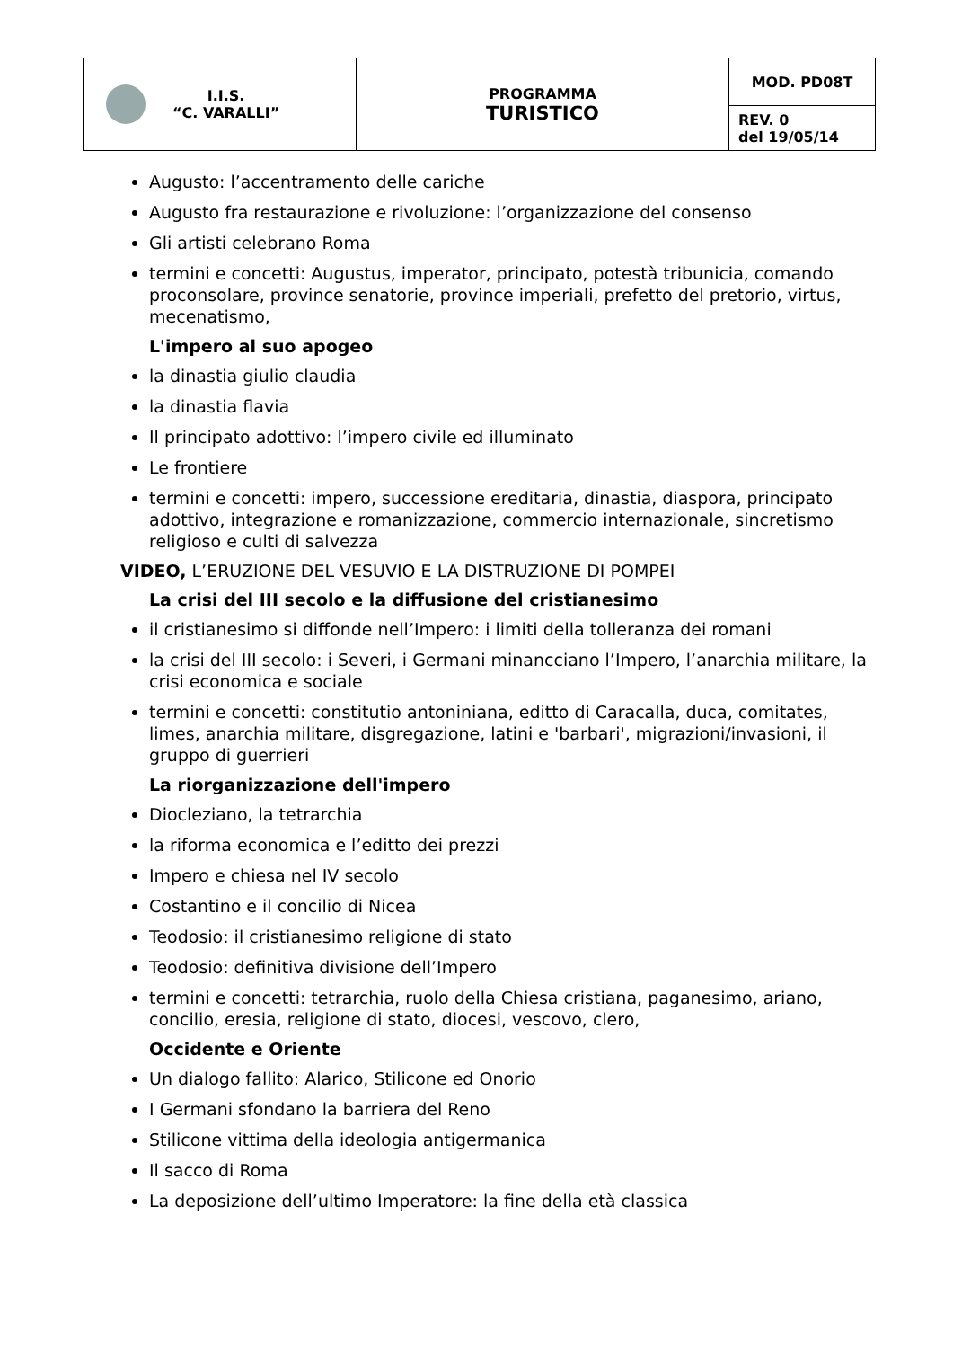| I.I.S. “C. VARALLI” | PROGRAMMA TURISTICO | MOD. PD08T |
| | | REV. 0 del 19/05/14 |
Augusto: l’accentramento delle cariche
Augusto fra restaurazione e rivoluzione: l’organizzazione del consenso
Gli artisti celebrano Roma
termini e concetti: Augustus, imperator, principato, potestà tribunicia, comando proconsolare, province senatorie, province imperiali, prefetto del pretorio, virtus, mecenatismo,
L'impero al suo apogeo
la dinastia giulio claudia
la dinastia flavia
Il principato adottivo: l’impero civile ed illuminato
Le frontiere
termini e concetti: impero, successione ereditaria, dinastia, diaspora, principato adottivo, integrazione e romanizzazione, commercio internazionale, sincretismo religioso e culti di salvezza
VIDEO, L’ERUZIONE DEL VESUVIO E LA DISTRUZIONE DI POMPEI
La crisi del III secolo e la diffusione del cristianesimo
il cristianesimo si diffonde nell’Impero: i limiti della tolleranza dei romani
la crisi del III secolo: i Severi, i Germani minancciano l’Impero, l’anarchia militare, la crisi economica e sociale
termini e concetti: constitutio antoniniana, editto di Caracalla, duca, comitates, limes, anarchia militare, disgregazione, latini e 'barbari', migrazioni/invasioni, il gruppo di guerrieri
La riorganizzazione dell'impero
Diocleziano, la tetrarchia
la riforma economica e l’editto dei prezzi
Impero e chiesa nel IV secolo
Costantino e il concilio di Nicea
Teodosio: il cristianesimo religione di stato
Teodosio: definitiva divisione dell’Impero
termini e concetti: tetrarchia, ruolo della Chiesa cristiana, paganesimo, ariano, concilio, eresia, religione di stato, diocesi, vescovo, clero,
Occidente e Oriente
Un dialogo fallito: Alarico, Stilicone ed Onorio
I Germani sfondano la barriera del Reno
Stilicone vittima della ideologia antigermanica
Il sacco di Roma
La deposizione dell’ultimo Imperatore: la fine della età classica